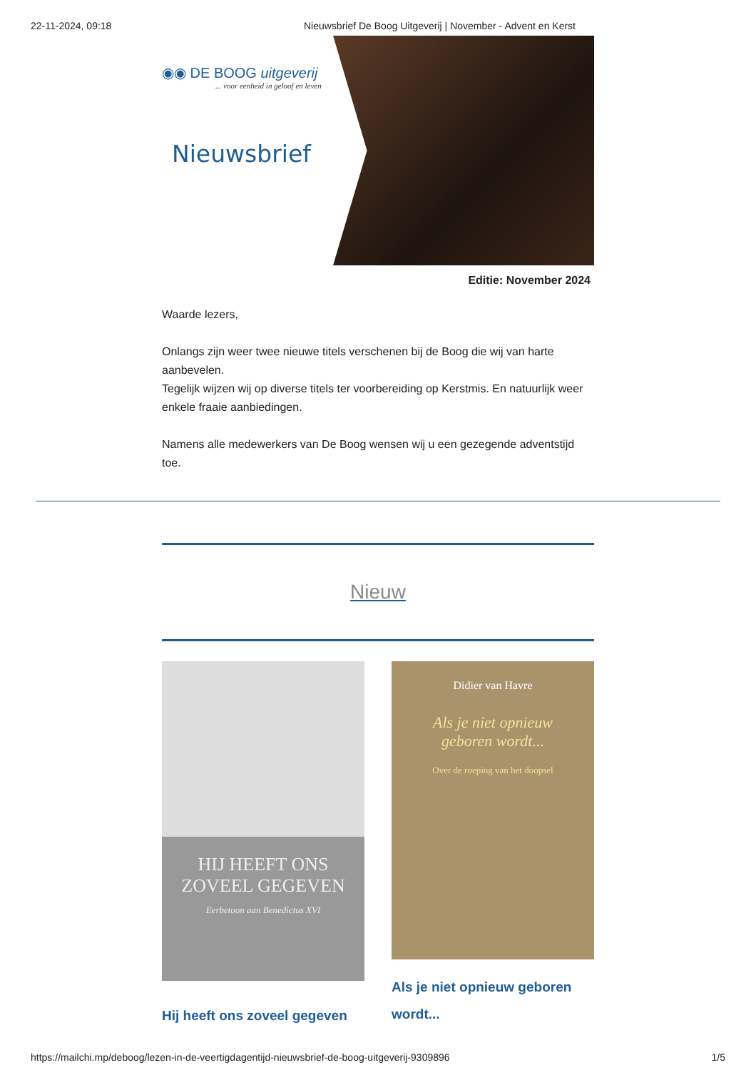22-11-2024, 09:18 Nieuwsbrief De Boog Uitgeverij | November - Advent en Kerst
◉◉ DE BOOG uitgeverij... voor eenheid in geloof en leven
Nieuwsbrief
Editie: November 2024
Waarde lezers,
Onlangs zijn weer twee nieuwe titels verschenen bij de Boog die wij van harte aanbevelen.
Tegelijk wijzen wij op diverse titels ter voorbereiding op Kerstmis. En natuurlijk weer enkele fraaie aanbiedingen.
Namens alle medewerkers van De Boog wensen wij u een gezegende adventstijd toe.
Nieuw
HIJ HEEFT ONS
ZOVEEL GEGEVEN
Eerbetoon aan Benedictus XVI
Hij heeft ons zoveel gegeven
Didier van Havre
Als je niet opnieuw
geboren wordt...
Over de roeping van het doopsel
Als je niet opnieuw geboren wordt...
https://mailchi.mp/deboog/lezen-in-de-veertigdagentijd-nieuwsbrief-de-boog-uitgeverij-9309896 1/5